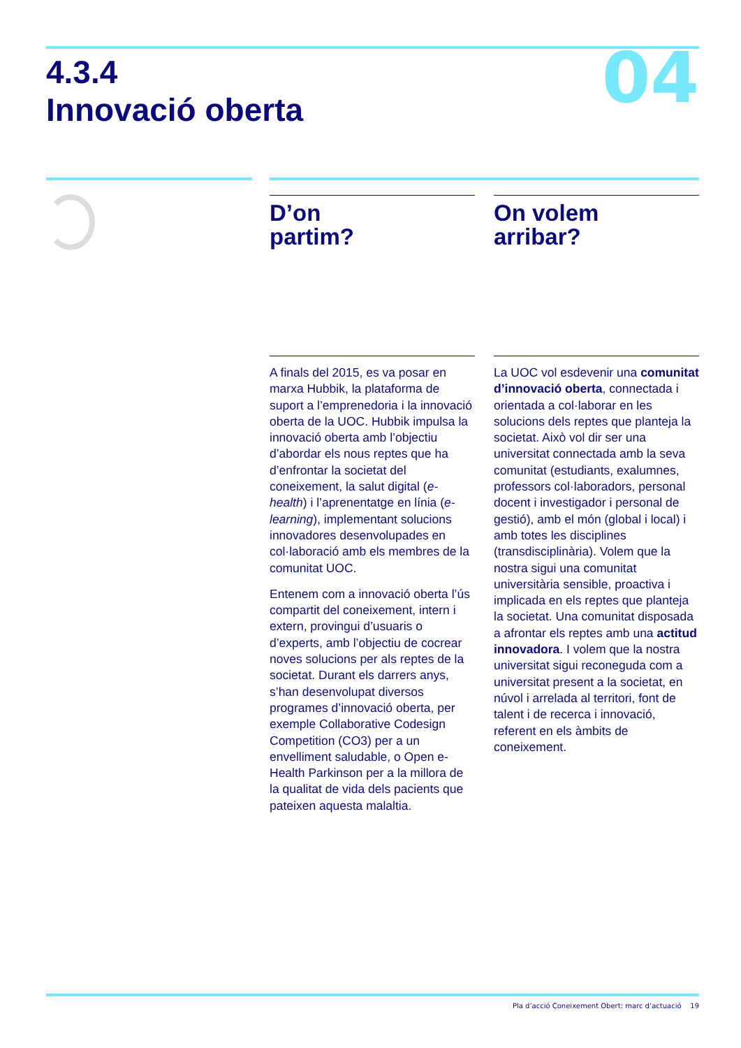04
4.3.4
Innovació oberta
D’on
partim?
A finals del 2015, es va posar en marxa Hubbik, la plataforma de suport a l’emprenedoria i la innovació oberta de la UOC. Hubbik impulsa la innovació oberta amb l’objectiu d’abordar els nous reptes que ha d’enfrontar la societat del coneixement, la salut digital (e-health) i l’aprenentatge en línia (e-learning), implementant solucions innovadores desenvolupades en col·laboració amb els membres de la comunitat UOC.
Entenem com a innovació oberta l’ús compartit del coneixement, intern i extern, provingui d’usuaris o d’experts, amb l’objectiu de cocrear noves solucions per als reptes de la societat. Durant els darrers anys, s’han desenvolupat diversos programes d’innovació oberta, per exemple Collaborative Codesign Competition (CO3) per a un envelliment saludable, o Open e-Health Parkinson per a la millora de la qualitat de vida dels pacients que pateixen aquesta malaltia.
On volem
arribar?
La UOC vol esdevenir una comunitat d’innovació oberta, connectada i orientada a col·laborar en les solucions dels reptes que planteja la societat. Això vol dir ser una universitat connectada amb la seva comunitat (estudiants, exalumnes, professors col·laboradors, personal docent i investigador i personal de gestió), amb el món (global i local) i amb totes les disciplines (transdisciplinària). Volem que la nostra sigui una comunitat universitària sensible, proactiva i implicada en els reptes que planteja la societat. Una comunitat disposada a afrontar els reptes amb una actitud innovadora. I volem que la nostra universitat sigui reconeguda com a universitat present a la societat, en núvol i arrelada al territori, font de talent i de recerca i innovació, referent en els àmbits de coneixement.
Pla d’acció Coneixement Obert: marc d’actuació 19